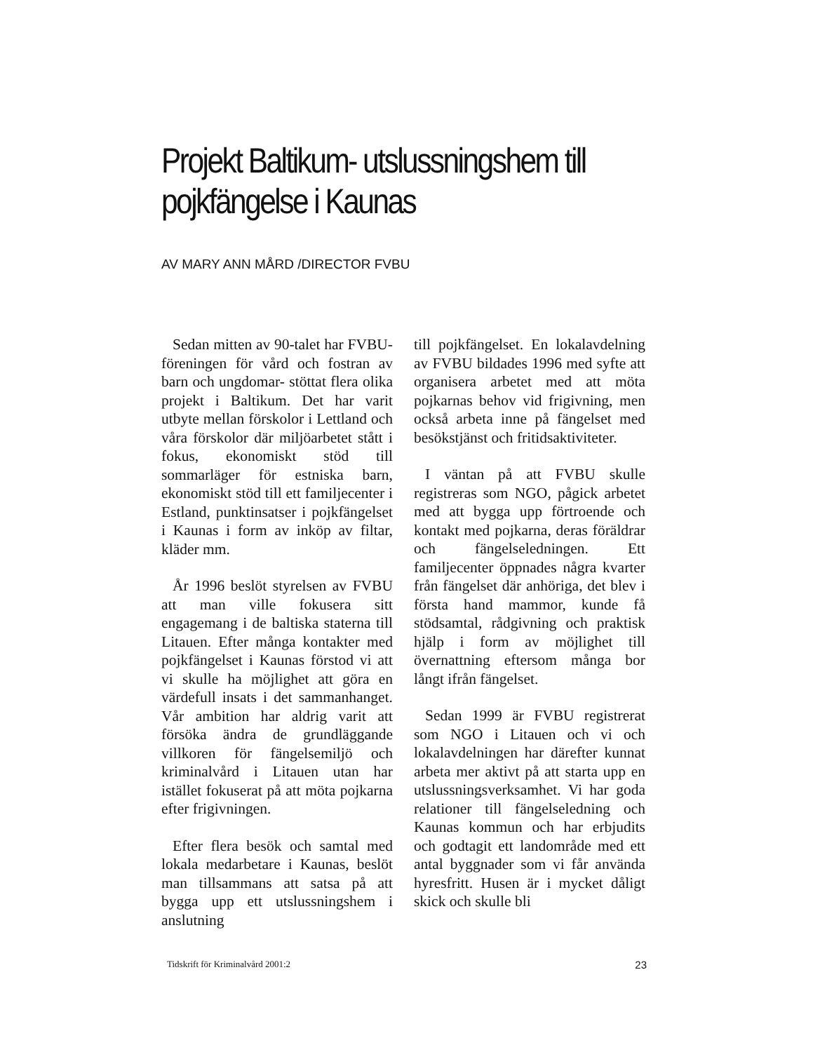Projekt Baltikum- utslussningshem till pojkfängelse i Kaunas
AV MARY ANN MÅRD /DIRECTOR FVBU
Sedan mitten av 90-talet har FVBU-föreningen för vård och fostran av barn och ungdomar- stöttat flera olika projekt i Baltikum. Det har varit utbyte mellan förskolor i Lettland och våra förskolor där miljöarbetet stått i fokus, ekonomiskt stöd till sommarläger för estniska barn, ekonomiskt stöd till ett familjecenter i Estland, punktinsatser i pojkfängelset i Kaunas i form av inköp av filtar, kläder mm.
År 1996 beslöt styrelsen av FVBU att man ville fokusera sitt engagemang i de baltiska staterna till Litauen. Efter många kontakter med pojkfängelset i Kaunas förstod vi att vi skulle ha möjlighet att göra en värdefull insats i det sammanhanget. Vår ambition har aldrig varit att försöka ändra de grundläggande villkoren för fängelsemiljö och kriminalvård i Litauen utan har istället fokuserat på att möta pojkarna efter frigivningen.
Efter flera besök och samtal med lokala medarbetare i Kaunas, beslöt man tillsammans att satsa på att bygga upp ett utslussningshem i anslutning
till pojkfängelset. En lokalavdelning av FVBU bildades 1996 med syfte att organisera arbetet med att möta pojkarnas behov vid frigivning, men också arbeta inne på fängelset med besökstjänst och fritidsaktiviteter.
I väntan på att FVBU skulle registreras som NGO, pågick arbetet med att bygga upp förtroende och kontakt med pojkarna, deras föräldrar och fängelseledningen. Ett familjecenter öppnades några kvarter från fängelset där anhöriga, det blev i första hand mammor, kunde få stödsamtal, rådgivning och praktisk hjälp i form av möjlighet till övernattning eftersom många bor långt ifrån fängelset.
Sedan 1999 är FVBU registrerat som NGO i Litauen och vi och lokalavdelningen har därefter kunnat arbeta mer aktivt på att starta upp en utslussningsverksamhet. Vi har goda relationer till fängelseledning och Kaunas kommun och har erbjudits och godtagit ett landområde med ett antal byggnader som vi får använda hyresfritt. Husen är i mycket dåligt skick och skulle bli
Tidskrift för Kriminalvård 2001:2 23